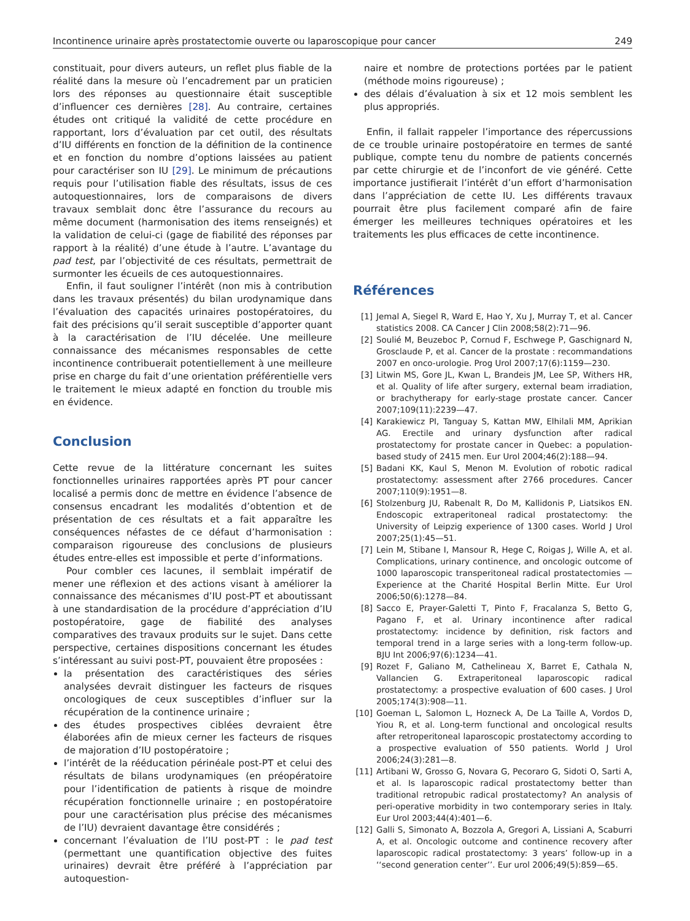Incontinence urinaire après prostatectomie ouverte ou laparoscopique pour cancer 249
constituait, pour divers auteurs, un reflet plus fiable de la réalité dans la mesure où l’encadrement par un praticien lors des réponses au questionnaire était susceptible d’influencer ces dernières [28]. Au contraire, certaines études ont critiqué la validité de cette procédure en rapportant, lors d’évaluation par cet outil, des résultats d’IU différents en fonction de la définition de la continence et en fonction du nombre d’options laissées au patient pour caractériser son IU [29]. Le minimum de précautions requis pour l’utilisation fiable des résultats, issus de ces autoquestionnaires, lors de comparaisons de divers travaux semblait donc être l’assurance du recours au même document (harmonisation des items renseignés) et la validation de celui-ci (gage de fiabilité des réponses par rapport à la réalité) d’une étude à l’autre. L’avantage du pad test, par l’objectivité de ces résultats, permettrait de surmonter les écueils de ces autoquestionnaires.
Enfin, il faut souligner l’intérêt (non mis à contribution dans les travaux présentés) du bilan urodynamique dans l’évaluation des capacités urinaires postopératoires, du fait des précisions qu’il serait susceptible d’apporter quant à la caractérisation de l’IU décelée. Une meilleure connaissance des mécanismes responsables de cette incontinence contribuerait potentiellement à une meilleure prise en charge du fait d’une orientation préférentielle vers le traitement le mieux adapté en fonction du trouble mis en évidence.
Conclusion
Cette revue de la littérature concernant les suites fonctionnelles urinaires rapportées après PT pour cancer localisé a permis donc de mettre en évidence l’absence de consensus encadrant les modalités d’obtention et de présentation de ces résultats et a fait apparaître les conséquences néfastes de ce défaut d’harmonisation : comparaison rigoureuse des conclusions de plusieurs études entre-elles est impossible et perte d’informations.
Pour combler ces lacunes, il semblait impératif de mener une réflexion et des actions visant à améliorer la connaissance des mécanismes d’IU post-PT et aboutissant à une standardisation de la procédure d’appréciation d’IU postopératoire, gage de fiabilité des analyses comparatives des travaux produits sur le sujet. Dans cette perspective, certaines dispositions concernant les études s’intéressant au suivi post-PT, pouvaient être proposées :
la présentation des caractéristiques des séries analysées devrait distinguer les facteurs de risques oncologiques de ceux susceptibles d’influer sur la récupération de la continence urinaire ;
des études prospectives ciblées devraient être élaborées afin de mieux cerner les facteurs de risques de majoration d’IU postopératoire ;
l’intérêt de la rééducation périnéale post-PT et celui des résultats de bilans urodynamiques (en préopératoire pour l’identification de patients à risque de moindre récupération fonctionnelle urinaire ; en postopératoire pour une caractérisation plus précise des mécanismes de l’IU) devraient davantage être considérés ;
concernant l’évaluation de l’IU post-PT : le pad test (permettant une quantification objective des fuites urinaires) devrait être préféré à l’appréciation par autoquestion-
naire et nombre de protections portées par le patient (méthode moins rigoureuse) ;
des délais d’évaluation à six et 12 mois semblent les plus appropriés.
Enfin, il fallait rappeler l’importance des répercussions de ce trouble urinaire postopératoire en termes de santé publique, compte tenu du nombre de patients concernés par cette chirurgie et de l’inconfort de vie généré. Cette importance justifierait l’intérêt d’un effort d’harmonisation dans l’appréciation de cette IU. Les différents travaux pourrait être plus facilement comparé afin de faire émerger les meilleures techniques opératoires et les traitements les plus efficaces de cette incontinence.
Références
[1] Jemal A, Siegel R, Ward E, Hao Y, Xu J, Murray T, et al. Cancer statistics 2008. CA Cancer J Clin 2008;58(2):71—96.
[2] Soulié M, Beuzeboc P, Cornud F, Eschwege P, Gaschignard N, Grosclaude P, et al. Cancer de la prostate : recommandations 2007 en onco-urologie. Prog Urol 2007;17(6):1159—230.
[3] Litwin MS, Gore JL, Kwan L, Brandeis JM, Lee SP, Withers HR, et al. Quality of life after surgery, external beam irradiation, or brachytherapy for early-stage prostate cancer. Cancer 2007;109(11):2239—47.
[4] Karakiewicz PI, Tanguay S, Kattan MW, Elhilali MM, Aprikian AG. Erectile and urinary dysfunction after radical prostatectomy for prostate cancer in Quebec: a population-based study of 2415 men. Eur Urol 2004;46(2):188—94.
[5] Badani KK, Kaul S, Menon M. Evolution of robotic radical prostatectomy: assessment after 2766 procedures. Cancer 2007;110(9):1951—8.
[6] Stolzenburg JU, Rabenalt R, Do M, Kallidonis P, Liatsikos EN. Endoscopic extraperitoneal radical prostatectomy: the University of Leipzig experience of 1300 cases. World J Urol 2007;25(1):45—51.
[7] Lein M, Stibane I, Mansour R, Hege C, Roigas J, Wille A, et al. Complications, urinary continence, and oncologic outcome of 1000 laparoscopic transperitoneal radical prostatectomies — Experience at the Charité Hospital Berlin Mitte. Eur Urol 2006;50(6):1278—84.
[8] Sacco E, Prayer-Galetti T, Pinto F, Fracalanza S, Betto G, Pagano F, et al. Urinary incontinence after radical prostatectomy: incidence by definition, risk factors and temporal trend in a large series with a long-term follow-up. BJU Int 2006;97(6):1234—41.
[9] Rozet F, Galiano M, Cathelineau X, Barret E, Cathala N, Vallancien G. Extraperitoneal laparoscopic radical prostatectomy: a prospective evaluation of 600 cases. J Urol 2005;174(3):908—11.
[10] Goeman L, Salomon L, Hozneck A, De La Taille A, Vordos D, Yiou R, et al. Long-term functional and oncological results after retroperitoneal laparoscopic prostatectomy according to a prospective evaluation of 550 patients. World J Urol 2006;24(3):281—8.
[11] Artibani W, Grosso G, Novara G, Pecoraro G, Sidoti O, Sarti A, et al. Is laparoscopic radical prostatectomy better than traditional retropubic radical prostatectomy? An analysis of peri-operative morbidity in two contemporary series in Italy. Eur Urol 2003;44(4):401—6.
[12] Galli S, Simonato A, Bozzola A, Gregori A, Lissiani A, Scaburri A, et al. Oncologic outcome and continence recovery after laparoscopic radical prostatectomy: 3 years’ follow-up in a ‘‘second generation center’’. Eur urol 2006;49(5):859—65.